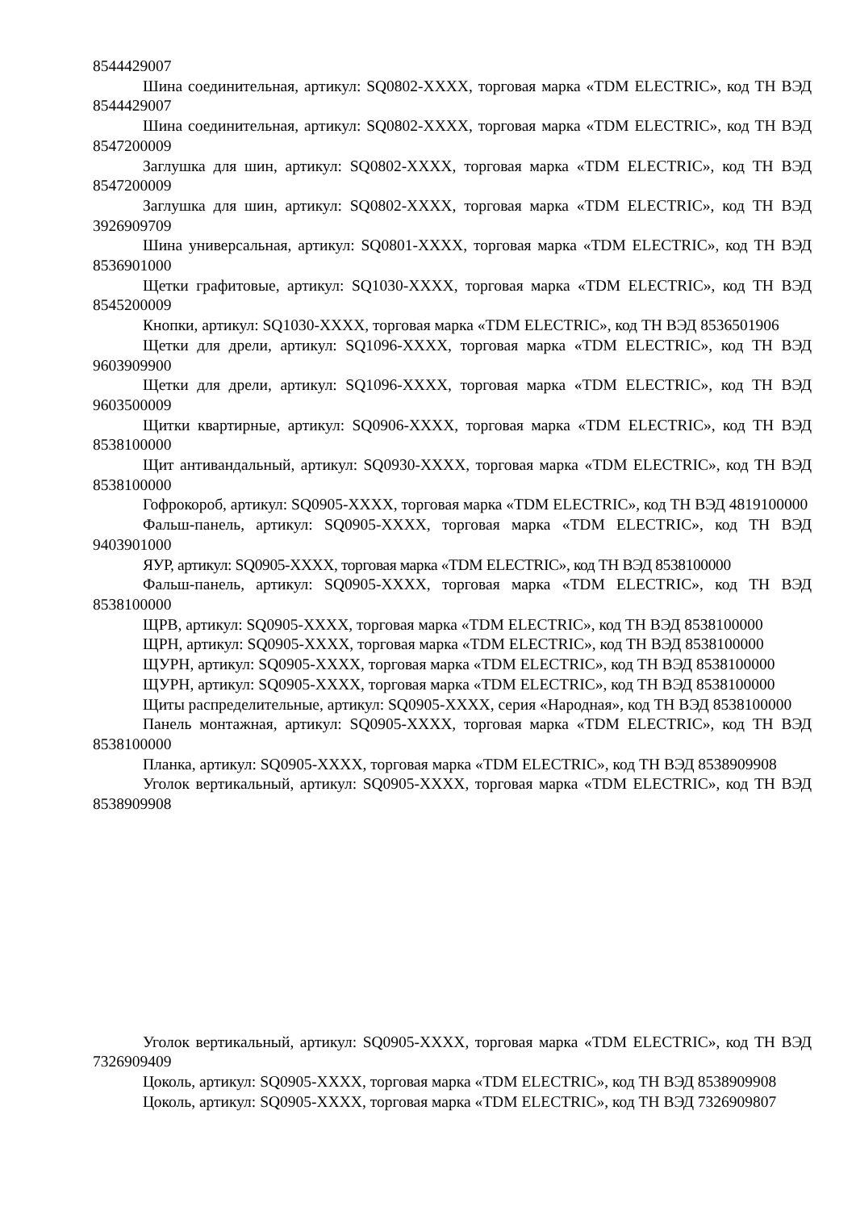8544429007
Шина соединительная, артикул: SQ0802-XXXX, торговая марка «TDM ELECTRIC», код ТН ВЭД 8544429007
Шина соединительная, артикул: SQ0802-XXXX, торговая марка «TDM ELECTRIC», код ТН ВЭД 8547200009
Заглушка для шин, артикул: SQ0802-XXXX, торговая марка «TDM ELECTRIC», код ТН ВЭД 8547200009
Заглушка для шин, артикул: SQ0802-XXXX, торговая марка «TDM ELECTRIC», код ТН ВЭД 3926909709
Шина универсальная, артикул: SQ0801-XXXX, торговая марка «TDM ELECTRIC», код ТН ВЭД 8536901000
Щетки графитовые, артикул: SQ1030-XXXX, торговая марка «TDM ELECTRIC», код ТН ВЭД 8545200009
Кнопки, артикул: SQ1030-XXXX, торговая марка «TDM ELECTRIC», код ТН ВЭД 8536501906
Щетки для дрели, артикул: SQ1096-XXXX, торговая марка «TDM ELECTRIC», код ТН ВЭД 9603909900
Щетки для дрели, артикул: SQ1096-XXXX, торговая марка «TDM ELECTRIC», код ТН ВЭД 9603500009
Щитки квартирные, артикул: SQ0906-XXXX, торговая марка «TDM ELECTRIC», код ТН ВЭД 8538100000
Щит антивандальный, артикул: SQ0930-XXXX, торговая марка «TDM ELECTRIC», код ТН ВЭД 8538100000
Гофрокороб, артикул: SQ0905-XXXX, торговая марка «TDM ELECTRIC», код ТН ВЭД 4819100000
Фальш-панель, артикул: SQ0905-XXXX, торговая марка «TDM ELECTRIC», код ТН ВЭД 9403901000
ЯУР, артикул: SQ0905-XXXX, торговая марка «TDM ELECTRIC», код ТН ВЭД 8538100000
Фальш-панель, артикул: SQ0905-XXXX, торговая марка «TDM ELECTRIC», код ТН ВЭД 8538100000
ЩРВ, артикул: SQ0905-XXXX, торговая марка «TDM ELECTRIC», код ТН ВЭД 8538100000
ЩРН, артикул: SQ0905-XXXX, торговая марка «TDM ELECTRIC», код ТН ВЭД 8538100000
ЩУРН, артикул: SQ0905-XXXX, торговая марка «TDM ELECTRIC», код ТН ВЭД 8538100000
ЩУРН, артикул: SQ0905-XXXX, торговая марка «TDM ELECTRIC», код ТН ВЭД 8538100000
Щиты распределительные, артикул: SQ0905-XXXX, серия «Народная», код ТН ВЭД 8538100000
Панель монтажная, артикул: SQ0905-XXXX, торговая марка «TDM ELECTRIC», код ТН ВЭД 8538100000
Планка, артикул: SQ0905-XXXX, торговая марка «TDM ELECTRIC», код ТН ВЭД 8538909908
Уголок вертикальный, артикул: SQ0905-XXXX, торговая марка «TDM ELECTRIC», код ТН ВЭД 8538909908
Уголок вертикальный, артикул: SQ0905-XXXX, торговая марка «TDM ELECTRIC», код ТН ВЭД 7326909409
Цоколь, артикул: SQ0905-XXXX, торговая марка «TDM ELECTRIC», код ТН ВЭД 8538909908
Цоколь, артикул: SQ0905-XXXX, торговая марка «TDM ELECTRIC», код ТН ВЭД 7326909807